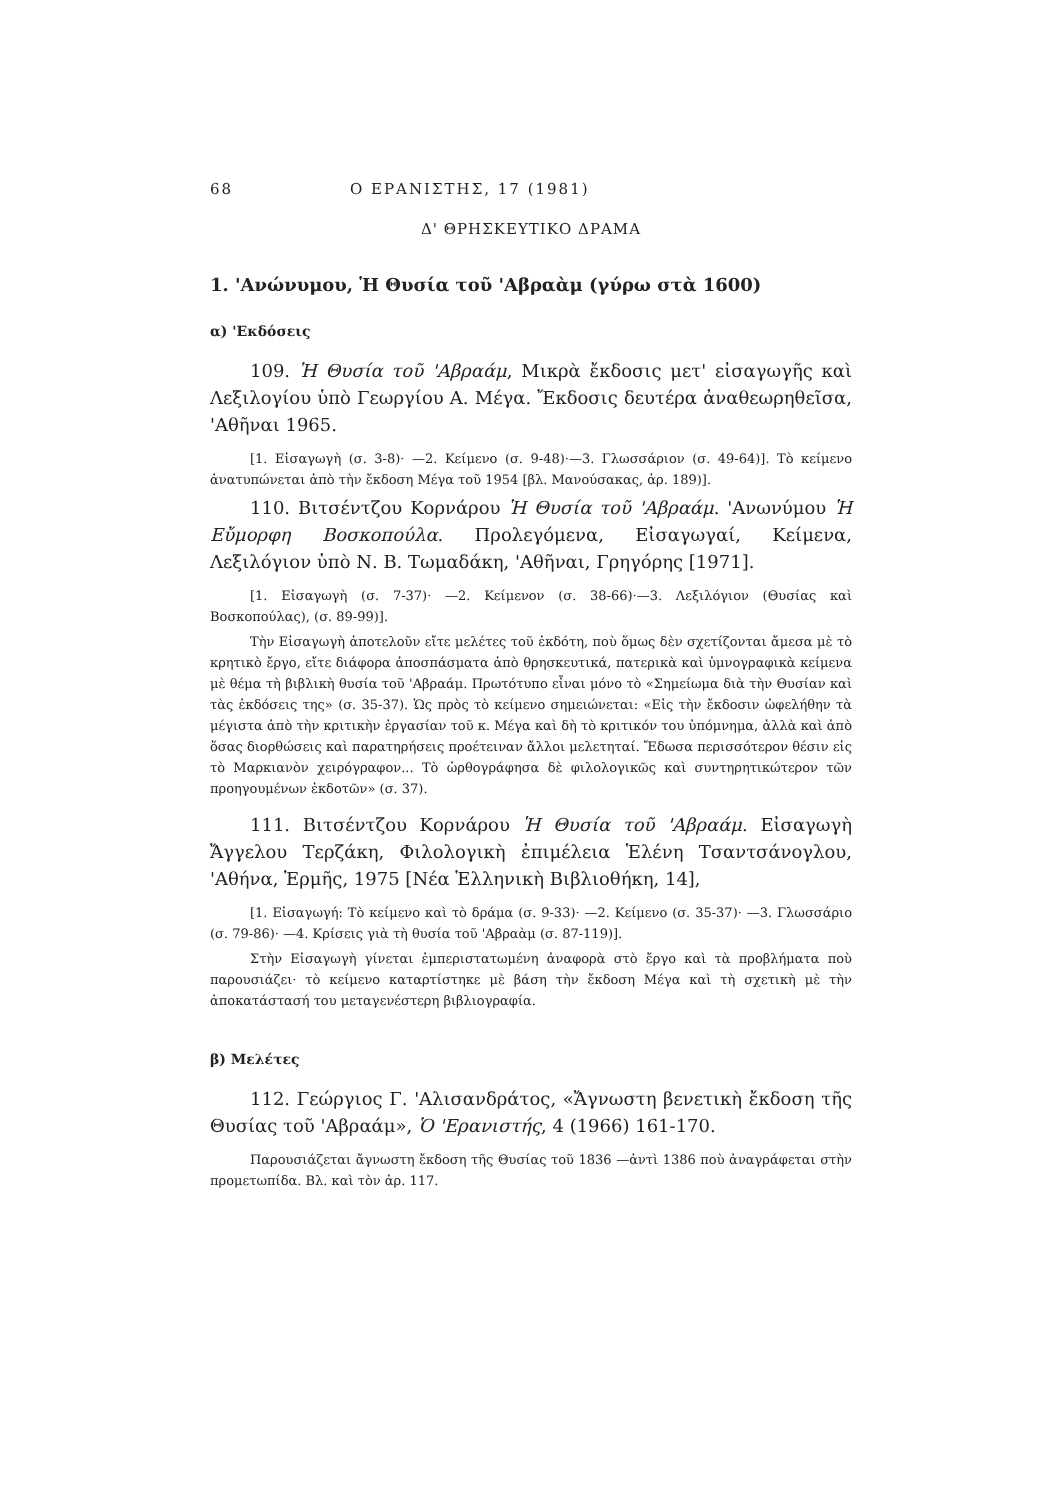68 Ο ΕΡΑΝΙΣΤΗΣ, 17 (1981)
Δ' ΘΡΗΣΚΕΥΤΙΚΟ ΔΡΑΜΑ
1. 'Ανώνυμου, Ἡ Θυσία τοῦ 'Αβραὰμ (γύρω στὰ 1600)
α) 'Εκδόσεις
109. Ἡ Θυσία τοῦ 'Αβραάμ, Μικρὰ ἔκδοσις μετ' εἰσαγωγῆς καὶ Λεξιλογίου ὑπὸ Γεωργίου Α. Μέγα. Ἔκδοσις δευτέρα ἀναθεωρηθεῖσα, 'Αθῆναι 1965.
[1. Εἰσαγωγὴ (σ. 3-8)· —2. Κείμενο (σ. 9-48)·—3. Γλωσσάριον (σ. 49-64)]. Τὸ κείμενο ἀνατυπώνεται ἀπὸ τὴν ἔκδοση Μέγα τοῦ 1954 [βλ. Μανούσακας, ἀρ. 189)].
110. Βιτσέντζου Κορνάρου Ἡ Θυσία τοῦ 'Αβραάμ. 'Ανωνύμου Ἡ Εὔμορφη Βοσκοπούλα. Προλεγόμενα, Εἰσαγωγαί, Κείμενα, Λεξιλόγιον ὑπὸ Ν. Β. Τωμαδάκη, 'Αθῆναι, Γρηγόρης [1971].
[1. Εἰσαγωγὴ (σ. 7-37)· —2. Κείμενον (σ. 38-66)·—3. Λεξιλόγιον (Θυσίας καὶ Βοσκοπούλας), (σ. 89-99)].
Τὴν Εἰσαγωγὴ ἀποτελοῦν εἴτε μελέτες τοῦ ἐκδότη, ποὺ ὅμως δὲν σχετίζονται ἄμεσα μὲ τὸ κρητικὸ ἔργο, εἴτε διάφορα ἀποσπάσματα ἀπὸ θρησκευτικά, πατερικὰ καὶ ὑμνογραφικὰ κείμενα μὲ θέμα τὴ βιβλικὴ θυσία τοῦ 'Αβραάμ. Πρωτότυπο εἶναι μόνο τὸ «Σημείωμα διὰ τὴν Θυσίαν καὶ τὰς ἐκδόσεις της» (σ. 35-37). Ὡς πρὸς τὸ κείμενο σημειώνεται: «Εἰς τὴν ἔκδοσιν ὠφελήθην τὰ μέγιστα ἀπὸ τὴν κριτικὴν ἐργασίαν τοῦ κ. Μέγα καὶ δὴ τὸ κριτικόν του ὑπόμνημα, ἀλλὰ καὶ ἀπὸ ὅσας διορθώσεις καὶ παρατηρήσεις προέτειναν ἄλλοι μελετηταί. Ἔδωσα περισσότερον θέσιν εἰς τὸ Μαρκιανὸν χειρόγραφον... Τὸ ὠρθογράφησα δὲ φιλολογικῶς καὶ συντηρητικώτερον τῶν προηγουμένων ἐκδοτῶν» (σ. 37).
111. Βιτσέντζου Κορνάρου Ἡ Θυσία τοῦ 'Αβραάμ. Εἰσαγωγὴ Ἄγγελου Τερζάκη, Φιλολογικὴ ἐπιμέλεια Ἑλένη Τσαντσάνογλου, 'Αθήνα, Ἑρμῆς, 1975 [Νέα Ἑλληνικὴ Βιβλιοθήκη, 14],
[1. Εἰσαγωγή: Τὸ κείμενο καὶ τὸ δράμα (σ. 9-33)· —2. Κείμενο (σ. 35-37)· —3. Γλωσσάριο (σ. 79-86)· —4. Κρίσεις γιὰ τὴ θυσία τοῦ 'Αβραὰμ (σ. 87-119)].
Στὴν Εἰσαγωγὴ γίνεται ἐμπεριστατωμένη ἀναφορὰ στὸ ἔργο καὶ τὰ προβλήματα ποὺ παρουσιάζει· τὸ κείμενο καταρτίστηκε μὲ βάση τὴν ἔκδοση Μέγα καὶ τὴ σχετικὴ μὲ τὴν ἀποκατάστασή του μεταγενέστερη βιβλιογραφία.
β) Μελέτες
112. Γεώργιος Γ. 'Αλισανδράτος, «Ἄγνωστη βενετικὴ ἔκδοση τῆς Θυσίας τοῦ 'Αβραάμ», Ὁ 'Ερανιστής, 4 (1966) 161-170.
Παρουσιάζεται ἄγνωστη ἔκδοση τῆς Θυσίας τοῦ 1836 —ἀντὶ 1386 ποὺ ἀναγράφεται στὴν προμετωπίδα. Βλ. καὶ τὸν ἀρ. 117.